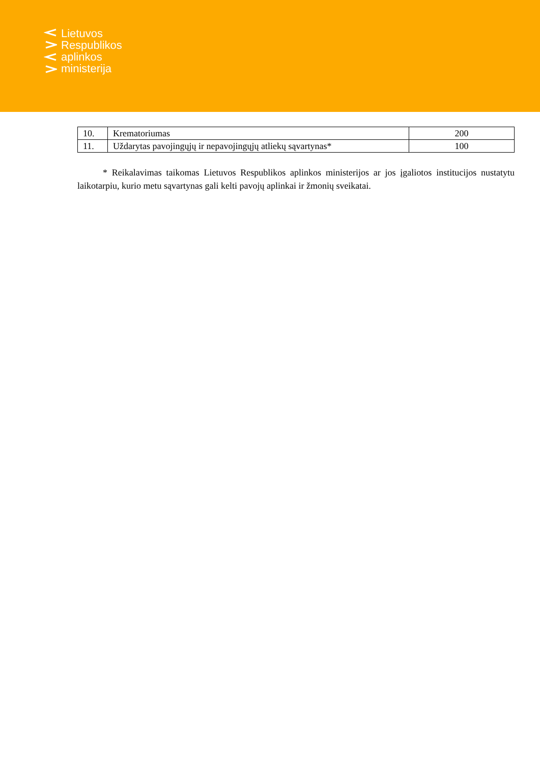Lietuvos
Respublikos
aplinkos
ministerija
| 10. | Krematoriumas | 200 |
| 11. | Uždarytas pavojingųjų ir nepavojingųjų atliekų sąvartynas* | 100 |
* Reikalavimas taikomas Lietuvos Respublikos aplinkos ministerijos ar jos įgaliotos institucijos nustatytu laikotarpiu, kurio metu sąvartynas gali kelti pavojų aplinkai ir žmonių sveikatai.